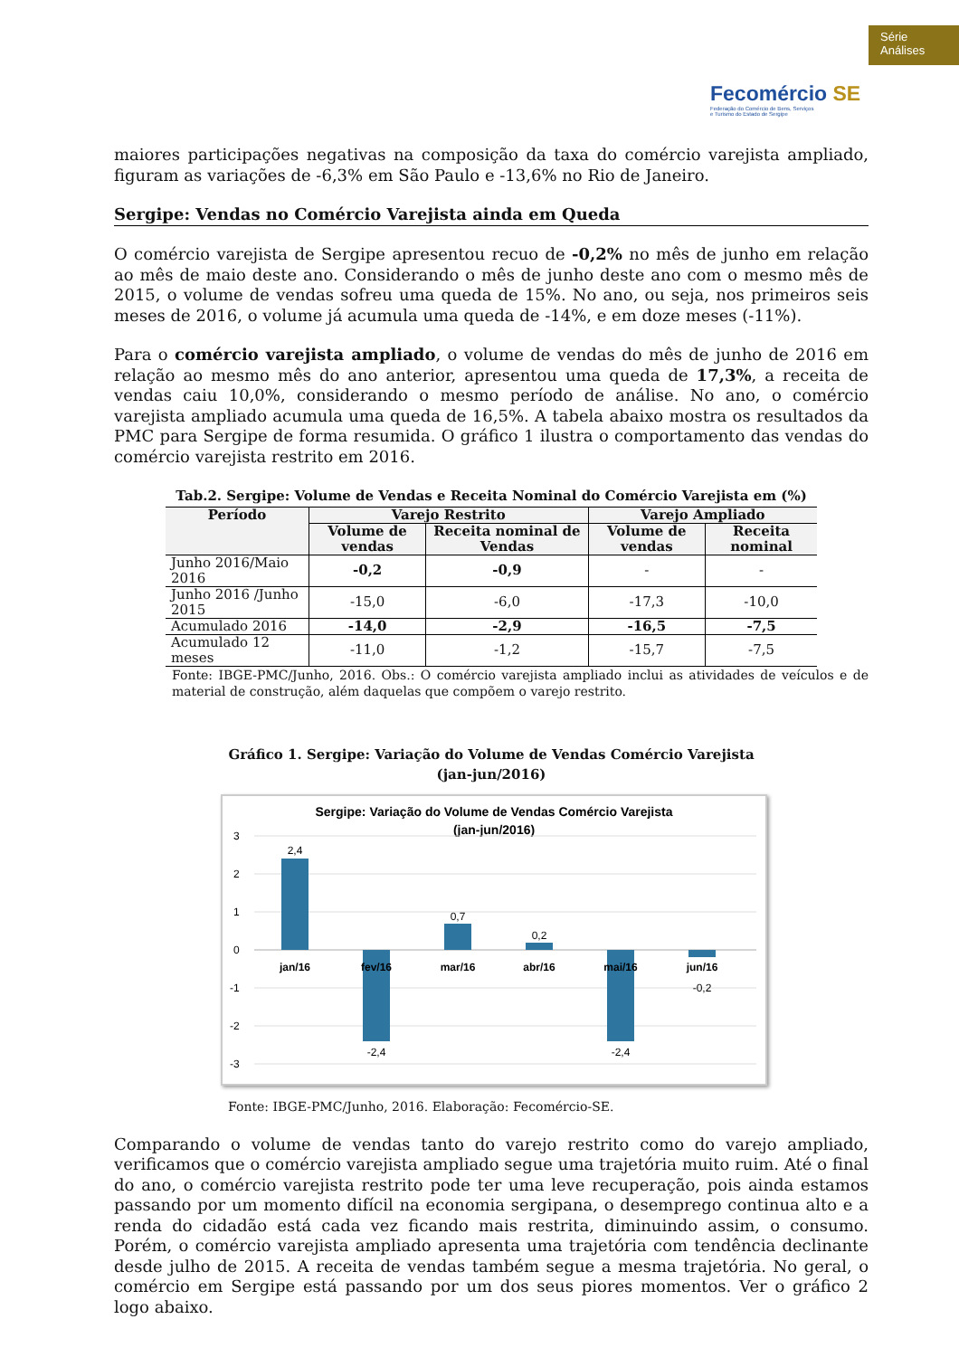Série
Análises
Fecomércio SE
Federação do Comércio de Bens, Serviços
e Turismo do Estado de Sergipe
maiores participações negativas na composição da taxa do comércio varejista ampliado, figuram as variações de -6,3% em São Paulo e -13,6% no Rio de Janeiro.
Sergipe: Vendas no Comércio Varejista ainda em Queda
O comércio varejista de Sergipe apresentou recuo de -0,2% no mês de junho em relação ao mês de maio deste ano. Considerando o mês de junho deste ano com o mesmo mês de 2015, o volume de vendas sofreu uma queda de 15%. No ano, ou seja, nos primeiros seis meses de 2016, o volume já acumula uma queda de -14%, e em doze meses (-11%).
Para o comércio varejista ampliado, o volume de vendas do mês de junho de 2016 em relação ao mesmo mês do ano anterior, apresentou uma queda de 17,3%, a receita de vendas caiu 10,0%, considerando o mesmo período de análise. No ano, o comércio varejista ampliado acumula uma queda de 16,5%. A tabela abaixo mostra os resultados da PMC para Sergipe de forma resumida. O gráfico 1 ilustra o comportamento das vendas do comércio varejista restrito em 2016.
Tab.2. Sergipe: Volume de Vendas e Receita Nominal do Comércio Varejista em (%)
| Período | Varejo Restrito | | Varejo Ampliado | |
| --- | --- | --- | --- | --- |
| | Volume de vendas | Receita nominal de Vendas | Volume de vendas | Receita nominal |
| Junho 2016/Maio 2016 | -0,2 | -0,9 | - | - |
| Junho 2016 /Junho 2015 | -15,0 | -6,0 | -17,3 | -10,0 |
| Acumulado 2016 | -14,0 | -2,9 | -16,5 | -7,5 |
| Acumulado 12 meses | -11,0 | -1,2 | -15,7 | -7,5 |
Fonte: IBGE-PMC/Junho, 2016. Obs.: O comércio varejista ampliado inclui as atividades de veículos e de material de construção, além daquelas que compõem o varejo restrito.
Gráfico 1. Sergipe: Variação do Volume de Vendas Comércio Varejista
(jan-jun/2016)
Sergipe: Variação do Volume de Vendas Comércio Varejista
(jan-jun/2016)
3
2
1
0
-1
-2
-3
2,4
-2,4
0,7
0,2
-2,4
-0,2
jan/16
fev/16
mar/16
abr/16
mai/16
jun/16
Fonte: IBGE-PMC/Junho, 2016. Elaboração: Fecomércio-SE.
Comparando o volume de vendas tanto do varejo restrito como do varejo ampliado, verificamos que o comércio varejista ampliado segue uma trajetória muito ruim. Até o final do ano, o comércio varejista restrito pode ter uma leve recuperação, pois ainda estamos passando por um momento difícil na economia sergipana, o desemprego continua alto e a renda do cidadão está cada vez ficando mais restrita, diminuindo assim, o consumo. Porém, o comércio varejista ampliado apresenta uma trajetória com tendência declinante desde julho de 2015. A receita de vendas também segue a mesma trajetória. No geral, o comércio em Sergipe está passando por um dos seus piores momentos. Ver o gráfico 2 logo abaixo.